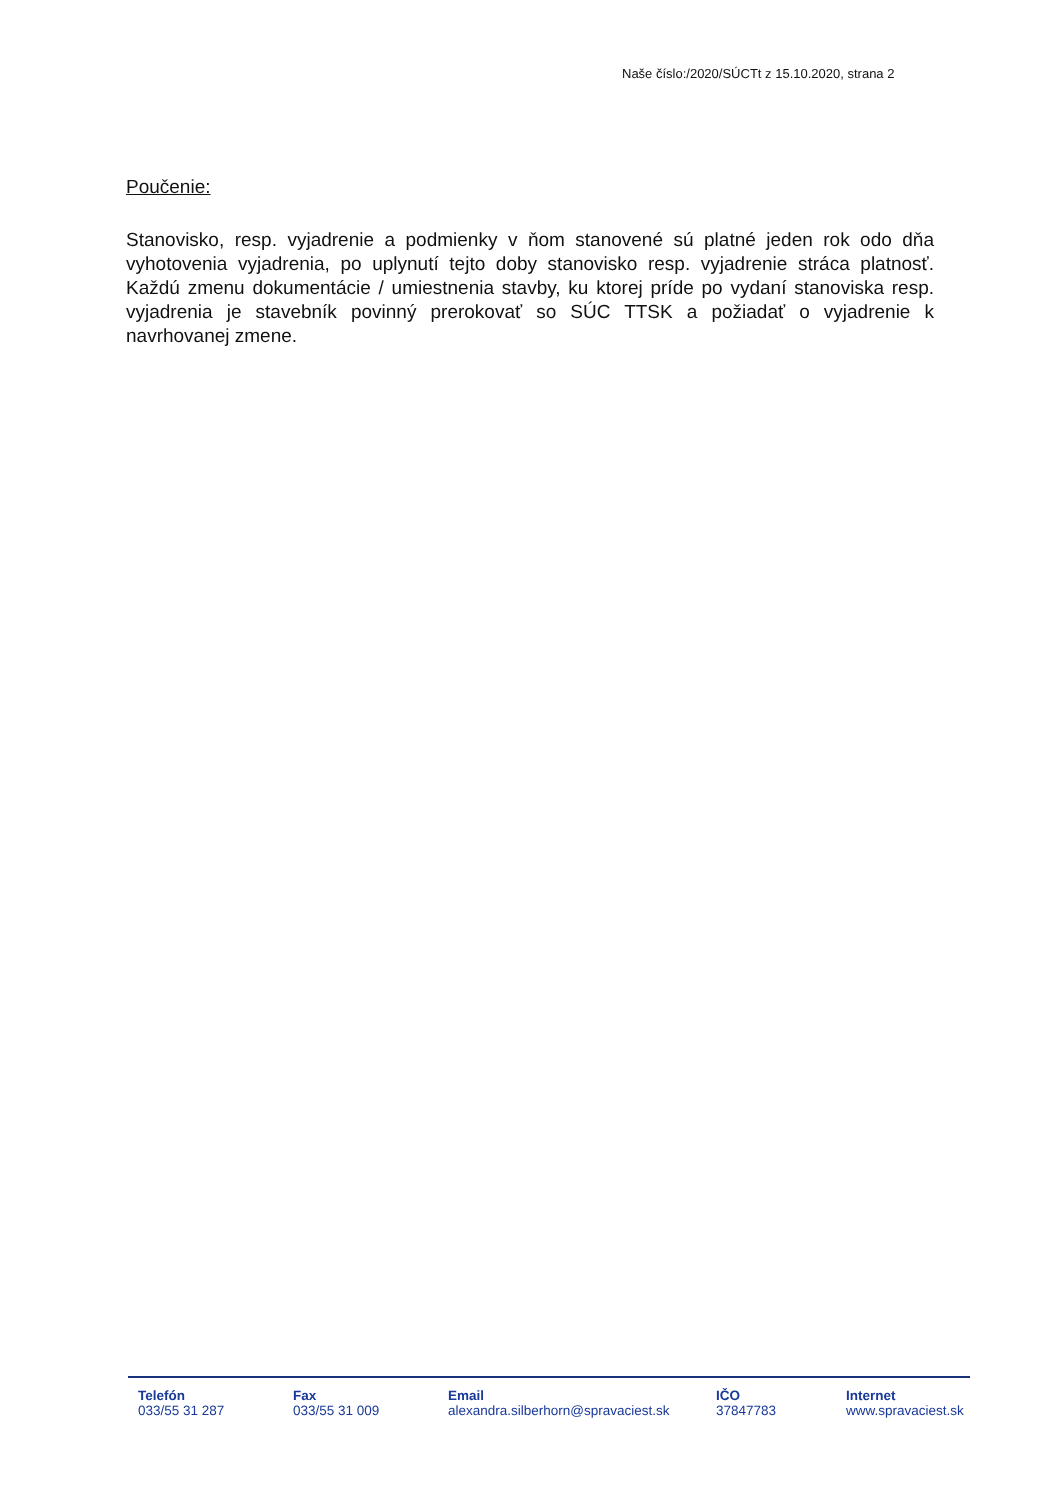Naše číslo:/2020/SÚCTt z 15.10.2020, strana 2
Poučenie:
Stanovisko, resp. vyjadrenie a podmienky v ňom stanovené sú platné jeden rok odo dňa vyhotovenia vyjadrenia, po uplynutí tejto doby stanovisko resp. vyjadrenie stráca platnosť. Každú zmenu dokumentácie / umiestnenia stavby, ku ktorej príde po vydaní stanoviska resp. vyjadrenia je stavebník povinný prerokovať so SÚC TTSK a požiadať o vyjadrenie k navrhovanej zmene.
Telefón
033/55 31 287
Fax
033/55 31 009
Email
alexandra.silberhorn@spravaciest.sk
IČO
37847783
Internet
www.spravaciest.sk